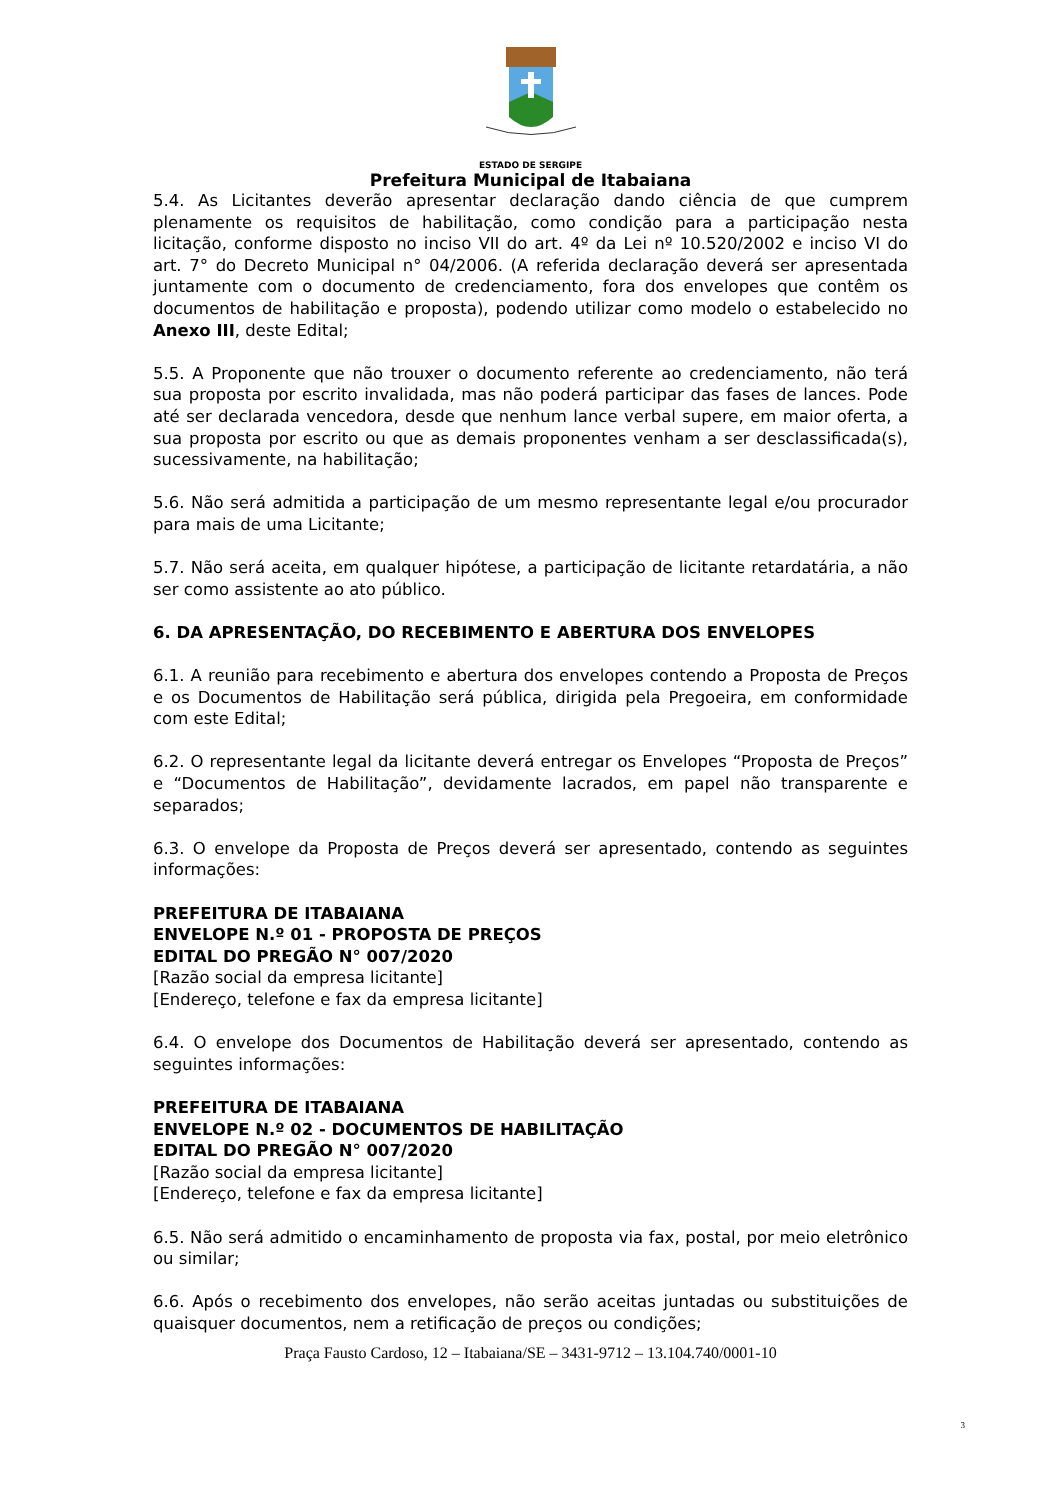ESTADO DE SERGIPE
Prefeitura Municipal de Itabaiana
5.4. As Licitantes deverão apresentar declaração dando ciência de que cumprem plenamente os requisitos de habilitação, como condição para a participação nesta licitação, conforme disposto no inciso VII do art. 4º da Lei nº 10.520/2002 e inciso VI do art. 7° do Decreto Municipal n° 04/2006. (A referida declaração deverá ser apresentada juntamente com o documento de credenciamento, fora dos envelopes que contêm os documentos de habilitação e proposta), podendo utilizar como modelo o estabelecido no Anexo III, deste Edital;
5.5. A Proponente que não trouxer o documento referente ao credenciamento, não terá sua proposta por escrito invalidada, mas não poderá participar das fases de lances. Pode até ser declarada vencedora, desde que nenhum lance verbal supere, em maior oferta, a sua proposta por escrito ou que as demais proponentes venham a ser desclassificada(s), sucessivamente, na habilitação;
5.6. Não será admitida a participação de um mesmo representante legal e/ou procurador para mais de uma Licitante;
5.7. Não será aceita, em qualquer hipótese, a participação de licitante retardatária, a não ser como assistente ao ato público.
6. DA APRESENTAÇÃO, DO RECEBIMENTO E ABERTURA DOS ENVELOPES
6.1. A reunião para recebimento e abertura dos envelopes contendo a Proposta de Preços e os Documentos de Habilitação será pública, dirigida pela Pregoeira, em conformidade com este Edital;
6.2. O representante legal da licitante deverá entregar os Envelopes “Proposta de Preços” e “Documentos de Habilitação”, devidamente lacrados, em papel não transparente e separados;
6.3. O envelope da Proposta de Preços deverá ser apresentado, contendo as seguintes informações:
PREFEITURA DE ITABAIANA
ENVELOPE N.º 01 - PROPOSTA DE PREÇOS
EDITAL DO PREGÃO N° 007/2020
[Razão social da empresa licitante]
[Endereço, telefone e fax da empresa licitante]
6.4. O envelope dos Documentos de Habilitação deverá ser apresentado, contendo as seguintes informações:
PREFEITURA DE ITABAIANA
ENVELOPE N.º 02 - DOCUMENTOS DE HABILITAÇÃO
EDITAL DO PREGÃO N° 007/2020
[Razão social da empresa licitante]
[Endereço, telefone e fax da empresa licitante]
6.5. Não será admitido o encaminhamento de proposta via fax, postal, por meio eletrônico ou similar;
6.6. Após o recebimento dos envelopes, não serão aceitas juntadas ou substituições de quaisquer documentos, nem a retificação de preços ou condições;
Praça Fausto Cardoso, 12 – Itabaiana/SE – 3431-9712 – 13.104.740/0001-10
3